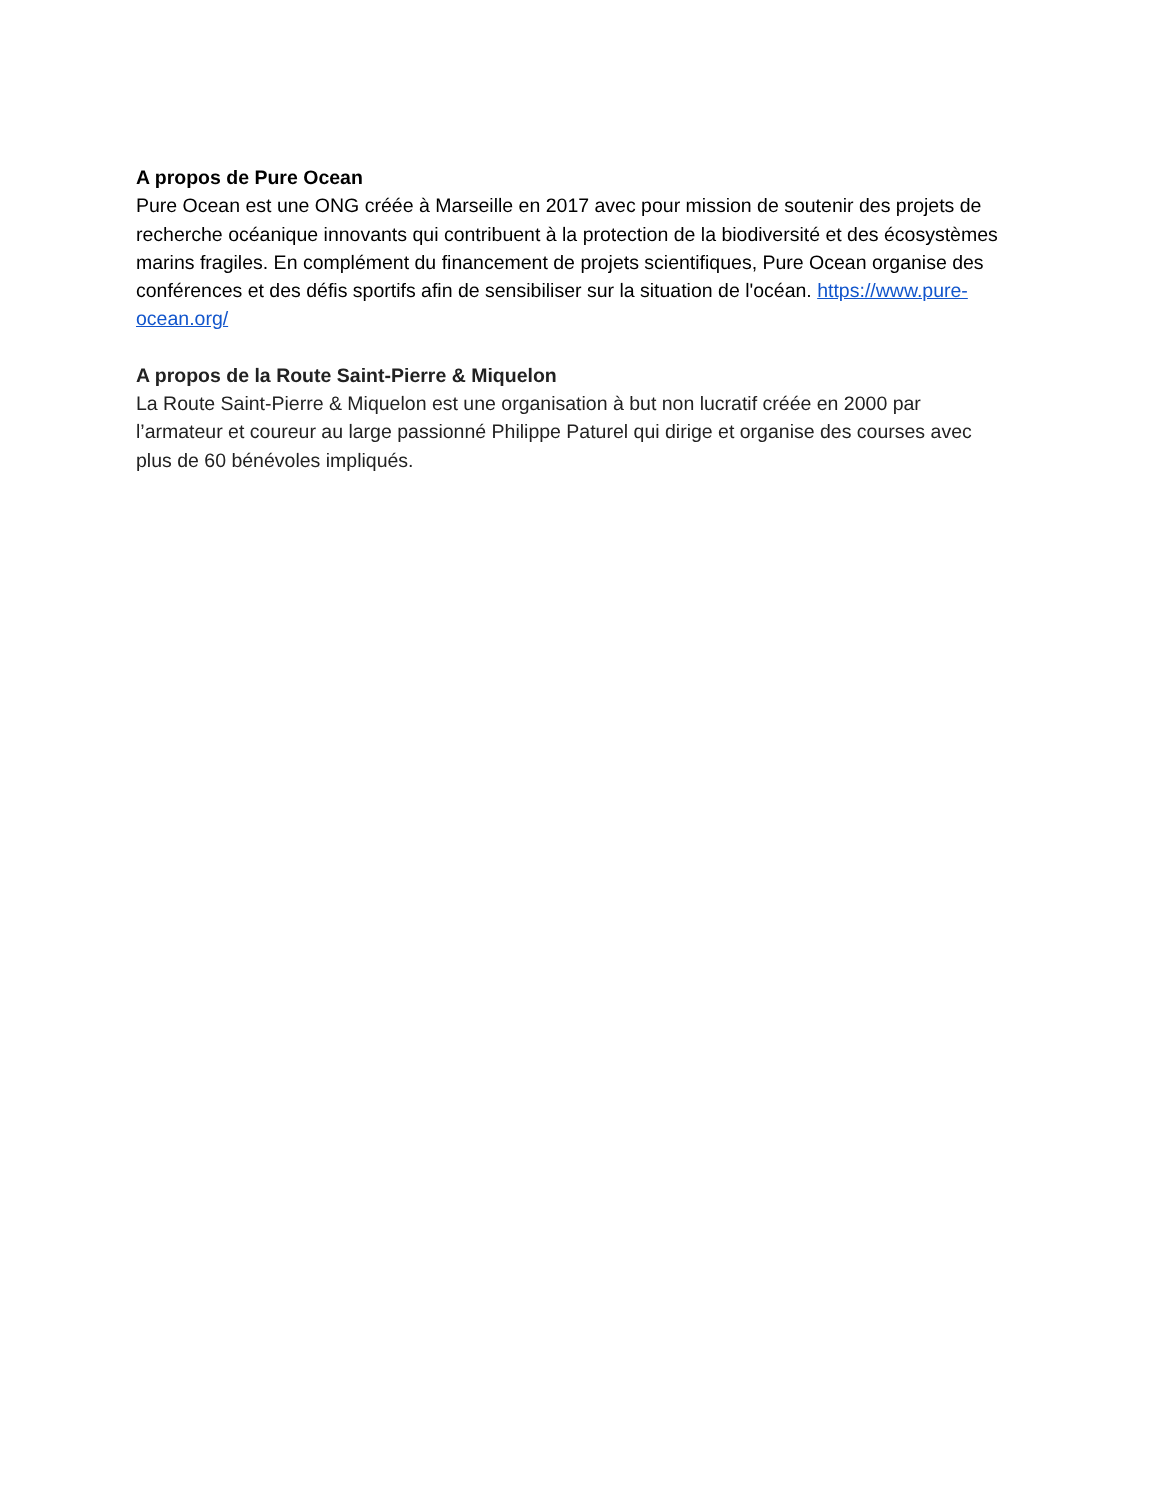A propos de Pure Ocean
Pure Ocean est une ONG créée à Marseille en 2017 avec pour mission de soutenir des projets de recherche océanique innovants qui contribuent à la protection de la biodiversité et des écosystèmes marins fragiles. En complément du financement de projets scientifiques, Pure Ocean organise des conférences et des défis sportifs afin de sensibiliser sur la situation de l'océan. https://www.pure-ocean.org/
A propos de la Route Saint-Pierre & Miquelon
La Route Saint-Pierre & Miquelon est une organisation à but non lucratif créée en 2000 par l’armateur et coureur au large passionné Philippe Paturel qui dirige et organise des courses avec plus de 60 bénévoles impliqués.